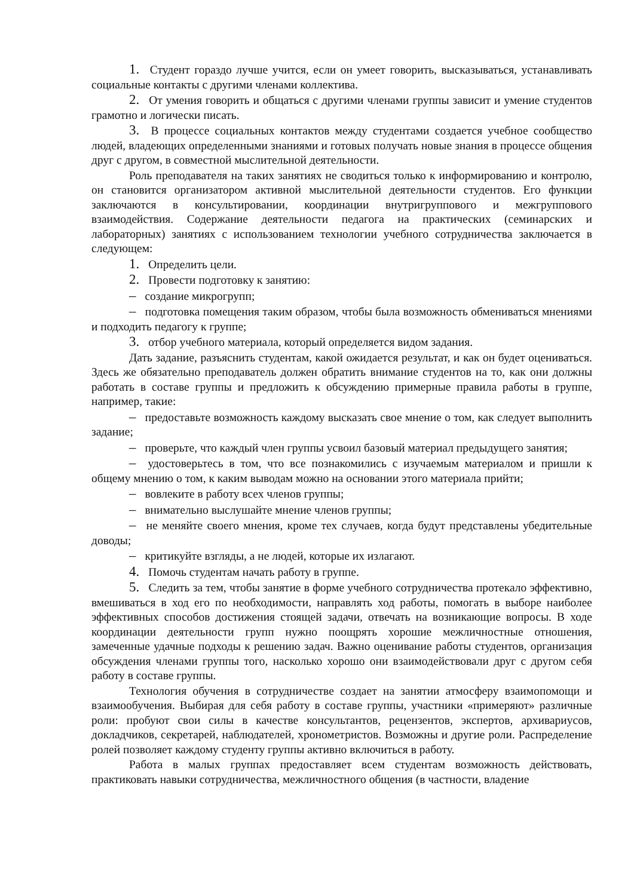1. Студент гораздо лучше учится, если он умеет говорить, высказываться, устанавливать социальные контакты с другими членами коллектива.
2. От умения говорить и общаться с другими членами группы зависит и умение студентов грамотно и логически писать.
3. В процессе социальных контактов между студентами создается учебное сообщество людей, владеющих определенными знаниями и готовых получать новые знания в процессе общения друг с другом, в совместной мыслительной деятельности.
Роль преподавателя на таких занятиях не сводиться только к информированию и контролю, он становится организатором активной мыслительной деятельности студентов. Его функции заключаются в консультировании, координации внутригруппового и межгруппового взаимодействия. Содержание деятельности педагога на практических (семинарских и лабораторных) занятиях с использованием технологии учебного сотрудничества заключается в следующем:
1. Определить цели.
2. Провести подготовку к занятию:
– создание микрогрупп;
– подготовка помещения таким образом, чтобы была возможность обмениваться мнениями и подходить педагогу к группе;
3. отбор учебного материала, который определяется видом задания.
Дать задание, разъяснить студентам, какой ожидается результат, и как он будет оцениваться. Здесь же обязательно преподаватель должен обратить внимание студентов на то, как они должны работать в составе группы и предложить к обсуждению примерные правила работы в группе, например, такие:
– предоставьте возможность каждому высказать свое мнение о том, как следует выполнить задание;
– проверьте, что каждый член группы усвоил базовый материал предыдущего занятия;
– удостоверьтесь в том, что все познакомились с изучаемым материалом и пришли к общему мнению о том, к каким выводам можно на основании этого материала прийти;
– вовлеките в работу всех членов группы;
– внимательно выслушайте мнение членов группы;
– не меняйте своего мнения, кроме тех случаев, когда будут представлены убедительные доводы;
– критикуйте взгляды, а не людей, которые их излагают.
4. Помочь студентам начать работу в группе.
5. Следить за тем, чтобы занятие в форме учебного сотрудничества протекало эффективно, вмешиваться в ход его по необходимости, направлять ход работы, помогать в выборе наиболее эффективных способов достижения стоящей задачи, отвечать на возникающие вопросы. В ходе координации деятельности групп нужно поощрять хорошие межличностные отношения, замеченные удачные подходы к решению задач. Важно оценивание работы студентов, организация обсуждения членами группы того, насколько хорошо они взаимодействовали друг с другом себя работу в составе группы.
Технология обучения в сотрудничестве создает на занятии атмосферу взаимопомощи и взаимообучения. Выбирая для себя работу в составе группы, участники «примеряют» различные роли: пробуют свои силы в качестве консультантов, рецензентов, экспертов, архивариусов, докладчиков, секретарей, наблюдателей, хронометристов. Возможны и другие роли. Распределение ролей позволяет каждому студенту группы активно включиться в работу.
Работа в малых группах предоставляет всем студентам возможность действовать, практиковать навыки сотрудничества, межличностного общения (в частности, владение